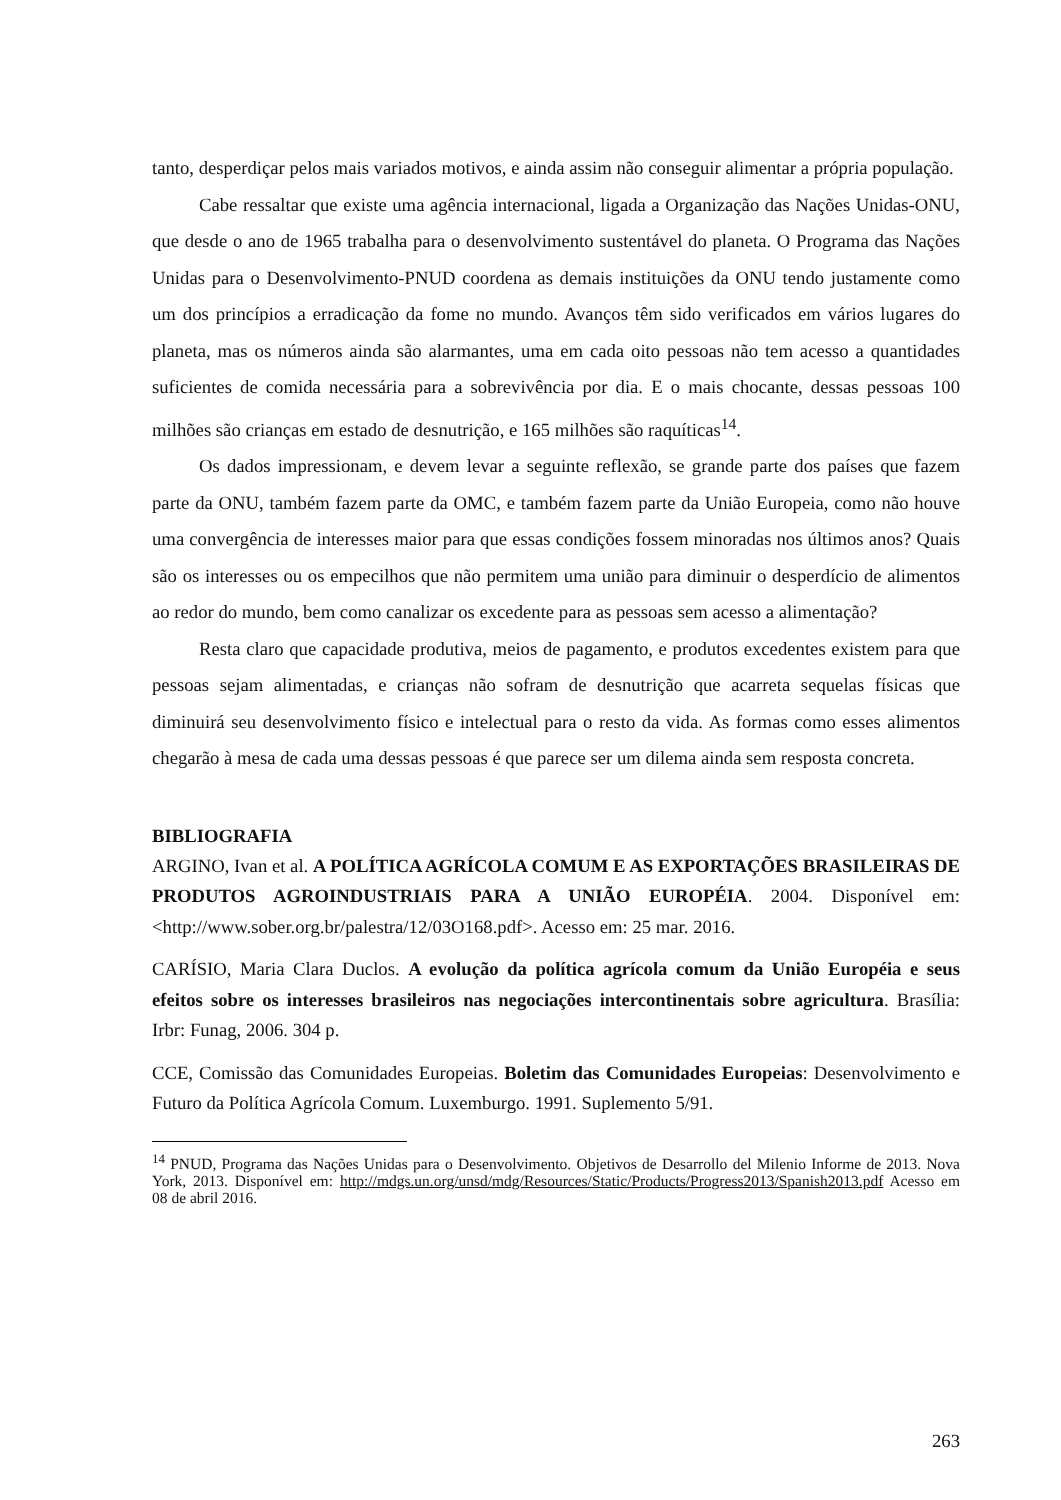tanto, desperdiçar pelos mais variados motivos, e ainda assim não conseguir alimentar a própria população.
Cabe ressaltar que existe uma agência internacional, ligada a Organização das Nações Unidas-ONU, que desde o ano de 1965 trabalha para o desenvolvimento sustentável do planeta. O Programa das Nações Unidas para o Desenvolvimento-PNUD coordena as demais instituições da ONU tendo justamente como um dos princípios a erradicação da fome no mundo. Avanços têm sido verificados em vários lugares do planeta, mas os números ainda são alarmantes, uma em cada oito pessoas não tem acesso a quantidades suficientes de comida necessária para a sobrevivência por dia. E o mais chocante, dessas pessoas 100 milhões são crianças em estado de desnutrição, e 165 milhões são raquíticas<sup>14</sup>.
Os dados impressionam, e devem levar a seguinte reflexão, se grande parte dos países que fazem parte da ONU, também fazem parte da OMC, e também fazem parte da União Europeia, como não houve uma convergência de interesses maior para que essas condições fossem minoradas nos últimos anos? Quais são os interesses ou os empecilhos que não permitem uma união para diminuir o desperdício de alimentos ao redor do mundo, bem como canalizar os excedente para as pessoas sem acesso a alimentação?
Resta claro que capacidade produtiva, meios de pagamento, e produtos excedentes existem para que pessoas sejam alimentadas, e crianças não sofram de desnutrição que acarreta sequelas físicas que diminuirá seu desenvolvimento físico e intelectual para o resto da vida. As formas como esses alimentos chegarão à mesa de cada uma dessas pessoas é que parece ser um dilema ainda sem resposta concreta.
BIBLIOGRAFIA
ARGINO, Ivan et al. A POLÍTICA AGRÍCOLA COMUM E AS EXPORTAÇÕES BRASILEIRAS DE PRODUTOS AGROINDUSTRIAIS PARA A UNIÃO EUROPÉIA. 2004. Disponível em: <http://www.sober.org.br/palestra/12/03O168.pdf>. Acesso em: 25 mar. 2016.
CARÍSIO, Maria Clara Duclos. A evolução da política agrícola comum da União Européia e seus efeitos sobre os interesses brasileiros nas negociações intercontinentais sobre agricultura. Brasília: Irbr: Funag, 2006. 304 p.
CCE, Comissão das Comunidades Europeias. Boletim das Comunidades Europeias: Desenvolvimento e Futuro da Política Agrícola Comum. Luxemburgo. 1991. Suplemento 5/91.
<sup>14</sup> PNUD, Programa das Nações Unidas para o Desenvolvimento. Objetivos de Desarrollo del Milenio Informe de 2013. Nova York, 2013. Disponível em: http://mdgs.un.org/unsd/mdg/Resources/Static/Products/Progress2013/Spanish2013.pdf Acesso em 08 de abril 2016.
263